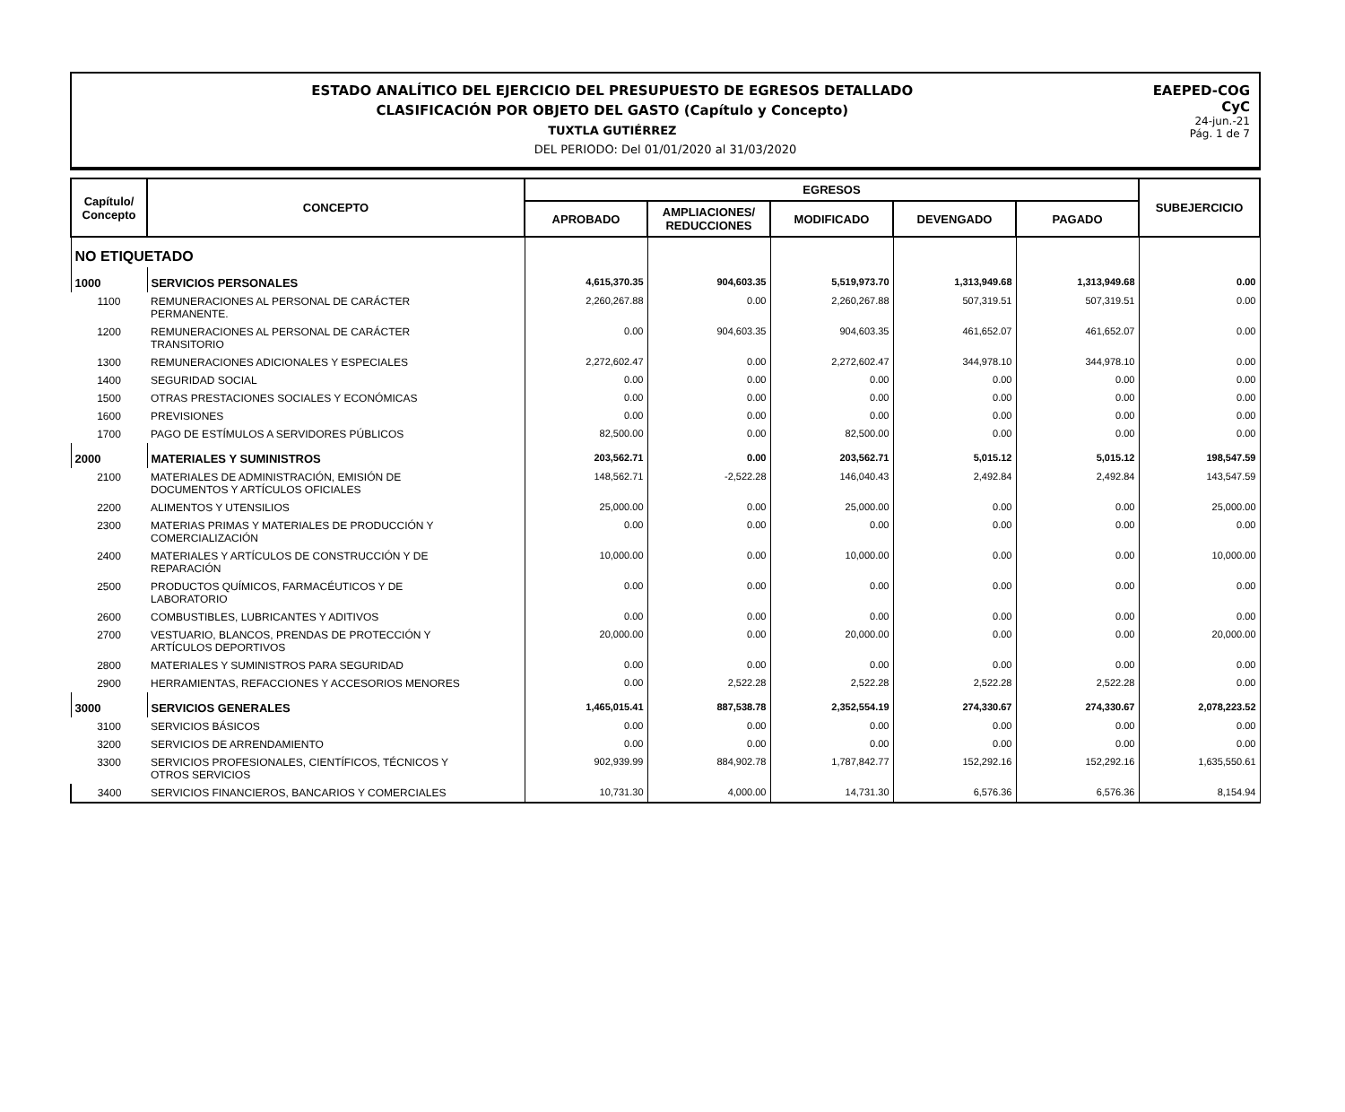EAEPED-COG
CyC
24-jun.-21
Pág. 1 de 7
ESTADO ANALÍTICO DEL EJERCICIO DEL PRESUPUESTO DE EGRESOS DETALLADO
CLASIFICACIÓN POR OBJETO DEL GASTO (Capítulo y Concepto)
TUXTLA GUTIÉRREZ
DEL PERIODO: Del 01/01/2020 al 31/03/2020
| Capítulo/ Concepto | CONCEPTO | EGRESOS | | | | | SUBEJERCICIO |
| --- | --- | --- | --- | --- | --- | --- | --- |
| | | APROBADO | AMPLIACIONES/ REDUCCIONES | MODIFICADO | DEVENGADO | PAGADO | |
| NO ETIQUETADO | | | | | | | |
| 1000 | SERVICIOS PERSONALES | 4,615,370.35 | 904,603.35 | 5,519,973.70 | 1,313,949.68 | 1,313,949.68 | 0.00 |
| 1100 | REMUNERACIONES AL PERSONAL DE CARÁCTER PERMANENTE. | 2,260,267.88 | 0.00 | 2,260,267.88 | 507,319.51 | 507,319.51 | 0.00 |
| 1200 | REMUNERACIONES AL PERSONAL DE CARÁCTER TRANSITORIO | 0.00 | 904,603.35 | 904,603.35 | 461,652.07 | 461,652.07 | 0.00 |
| 1300 | REMUNERACIONES ADICIONALES Y ESPECIALES | 2,272,602.47 | 0.00 | 2,272,602.47 | 344,978.10 | 344,978.10 | 0.00 |
| 1400 | SEGURIDAD SOCIAL | 0.00 | 0.00 | 0.00 | 0.00 | 0.00 | 0.00 |
| 1500 | OTRAS PRESTACIONES SOCIALES Y ECONÓMICAS | 0.00 | 0.00 | 0.00 | 0.00 | 0.00 | 0.00 |
| 1600 | PREVISIONES | 0.00 | 0.00 | 0.00 | 0.00 | 0.00 | 0.00 |
| 1700 | PAGO DE ESTÍMULOS A SERVIDORES PÚBLICOS | 82,500.00 | 0.00 | 82,500.00 | 0.00 | 0.00 | 0.00 |
| 2000 | MATERIALES Y SUMINISTROS | 203,562.71 | 0.00 | 203,562.71 | 5,015.12 | 5,015.12 | 198,547.59 |
| 2100 | MATERIALES DE ADMINISTRACIÓN, EMISIÓN DE DOCUMENTOS Y ARTÍCULOS OFICIALES | 148,562.71 | -2,522.28 | 146,040.43 | 2,492.84 | 2,492.84 | 143,547.59 |
| 2200 | ALIMENTOS Y UTENSILIOS | 25,000.00 | 0.00 | 25,000.00 | 0.00 | 0.00 | 25,000.00 |
| 2300 | MATERIAS PRIMAS Y MATERIALES DE PRODUCCIÓN Y COMERCIALIZACIÓN | 0.00 | 0.00 | 0.00 | 0.00 | 0.00 | 0.00 |
| 2400 | MATERIALES Y ARTÍCULOS DE CONSTRUCCIÓN Y DE REPARACIÓN | 10,000.00 | 0.00 | 10,000.00 | 0.00 | 0.00 | 10,000.00 |
| 2500 | PRODUCTOS QUÍMICOS, FARMACÉUTICOS Y DE LABORATORIO | 0.00 | 0.00 | 0.00 | 0.00 | 0.00 | 0.00 |
| 2600 | COMBUSTIBLES, LUBRICANTES Y ADITIVOS | 0.00 | 0.00 | 0.00 | 0.00 | 0.00 | 0.00 |
| 2700 | VESTUARIO, BLANCOS, PRENDAS DE PROTECCIÓN Y ARTÍCULOS DEPORTIVOS | 20,000.00 | 0.00 | 20,000.00 | 0.00 | 0.00 | 20,000.00 |
| 2800 | MATERIALES Y SUMINISTROS PARA SEGURIDAD | 0.00 | 0.00 | 0.00 | 0.00 | 0.00 | 0.00 |
| 2900 | HERRAMIENTAS, REFACCIONES Y ACCESORIOS MENORES | 0.00 | 2,522.28 | 2,522.28 | 2,522.28 | 2,522.28 | 0.00 |
| 3000 | SERVICIOS GENERALES | 1,465,015.41 | 887,538.78 | 2,352,554.19 | 274,330.67 | 274,330.67 | 2,078,223.52 |
| 3100 | SERVICIOS BÁSICOS | 0.00 | 0.00 | 0.00 | 0.00 | 0.00 | 0.00 |
| 3200 | SERVICIOS DE ARRENDAMIENTO | 0.00 | 0.00 | 0.00 | 0.00 | 0.00 | 0.00 |
| 3300 | SERVICIOS PROFESIONALES, CIENTÍFICOS, TÉCNICOS Y OTROS SERVICIOS | 902,939.99 | 884,902.78 | 1,787,842.77 | 152,292.16 | 152,292.16 | 1,635,550.61 |
| 3400 | SERVICIOS FINANCIEROS, BANCARIOS Y COMERCIALES | 10,731.30 | 4,000.00 | 14,731.30 | 6,576.36 | 6,576.36 | 8,154.94 |